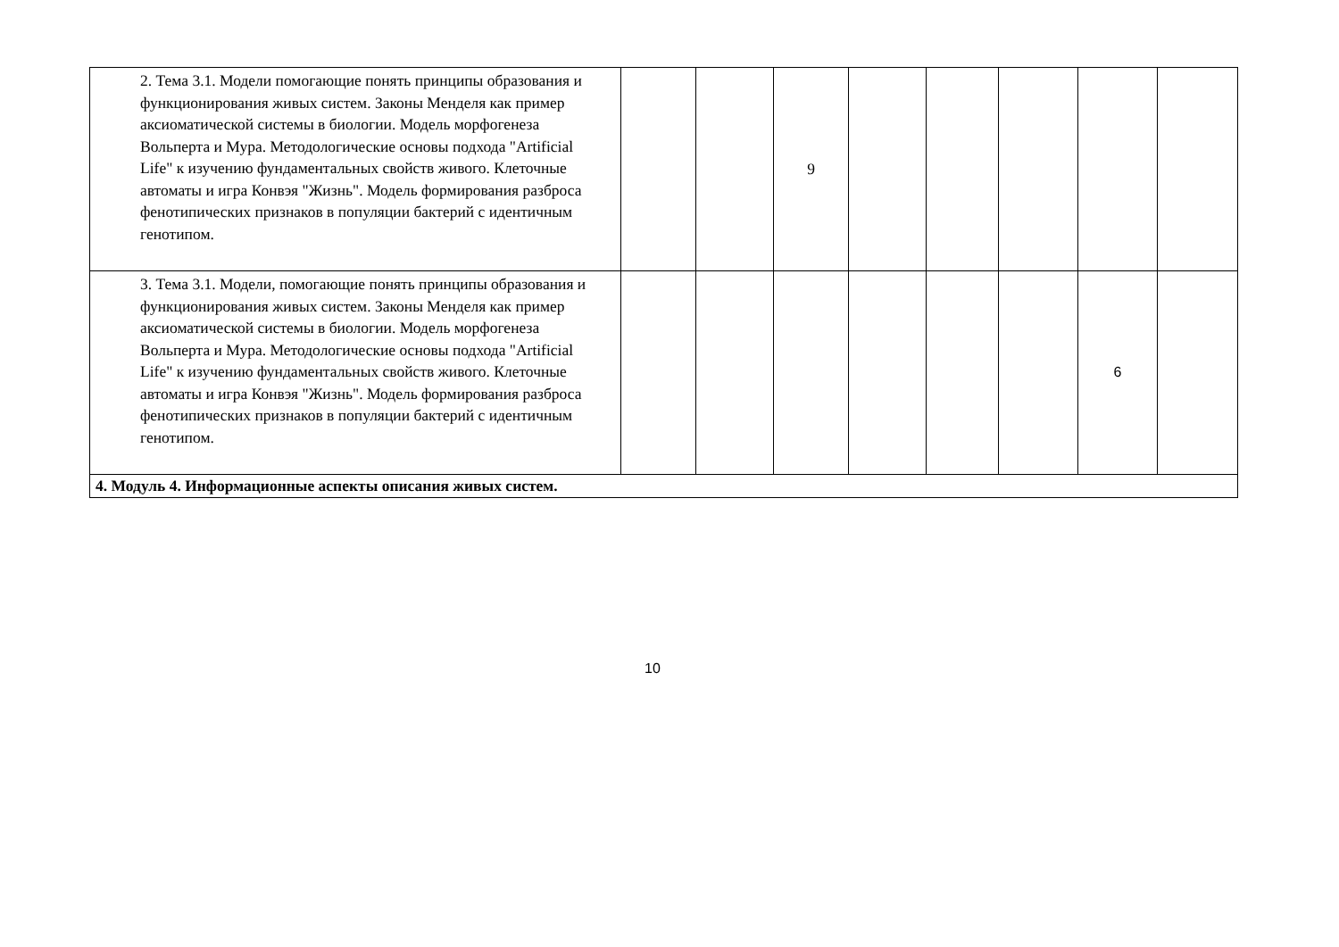| 2. Тема 3.1. Модели помогающие понять принципы образования и функционирования живых систем. Законы Менделя как пример аксиоматической системы в биологии. Модель морфогенеза Вольперта и Мура. Методологические основы подхода "Artificial Life" к изучению фундаментальных свойств живого. Клеточные автоматы и игра Конвэя "Жизнь". Модель формирования разброса фенотипических признаков в популяции бактерий с идентичным генотипом. | | | 9 | | | | | |
| 3. Тема 3.1. Модели, помогающие понять принципы образования и функционирования живых систем. Законы Менделя как пример аксиоматической системы в биологии. Модель морфогенеза Вольперта и Мура. Методологические основы подхода "Artificial Life" к изучению фундаментальных свойств живого. Клеточные автоматы и игра Конвэя "Жизнь". Модель формирования разброса фенотипических признаков в популяции бактерий с идентичным генотипом. | | | | | | | 6 | |
| 4. Модуль 4. Информационные аспекты описания живых систем. | | | | | | | | |
10